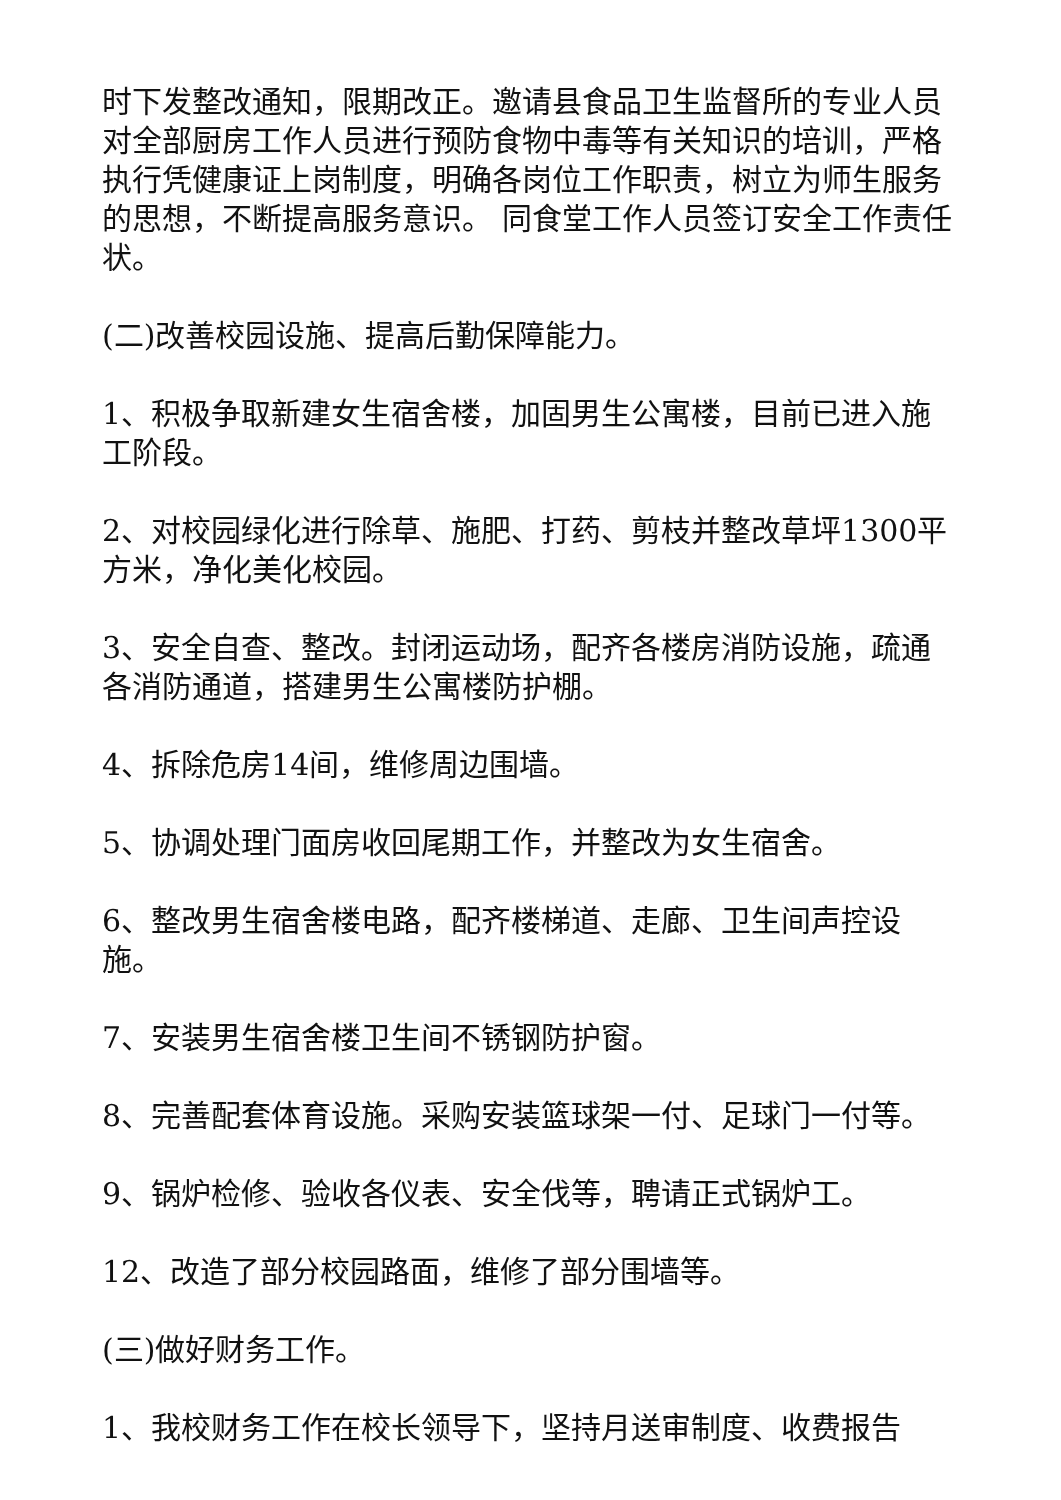时下发整改通知，限期改正。邀请县食品卫生监督所的专业人员对全部厨房工作人员进行预防食物中毒等有关知识的培训，严格执行凭健康证上岗制度，明确各岗位工作职责，树立为师生服务的思想，不断提高服务意识。 同食堂工作人员签订安全工作责任状。
(二)改善校园设施、提高后勤保障能力。
1、积极争取新建女生宿舍楼，加固男生公寓楼，目前已进入施工阶段。
2、对校园绿化进行除草、施肥、打药、剪枝并整改草坪1300平方米，净化美化校园。
3、安全自查、整改。封闭运动场，配齐各楼房消防设施，疏通各消防通道，搭建男生公寓楼防护棚。
4、拆除危房14间，维修周边围墙。
5、协调处理门面房收回尾期工作，并整改为女生宿舍。
6、整改男生宿舍楼电路，配齐楼梯道、走廊、卫生间声控设施。
7、安装男生宿舍楼卫生间不锈钢防护窗。
8、完善配套体育设施。采购安装篮球架一付、足球门一付等。
9、锅炉检修、验收各仪表、安全伐等，聘请正式锅炉工。
12、改造了部分校园路面，维修了部分围墙等。
(三)做好财务工作。
1、我校财务工作在校长领导下，坚持月送审制度、收费报告